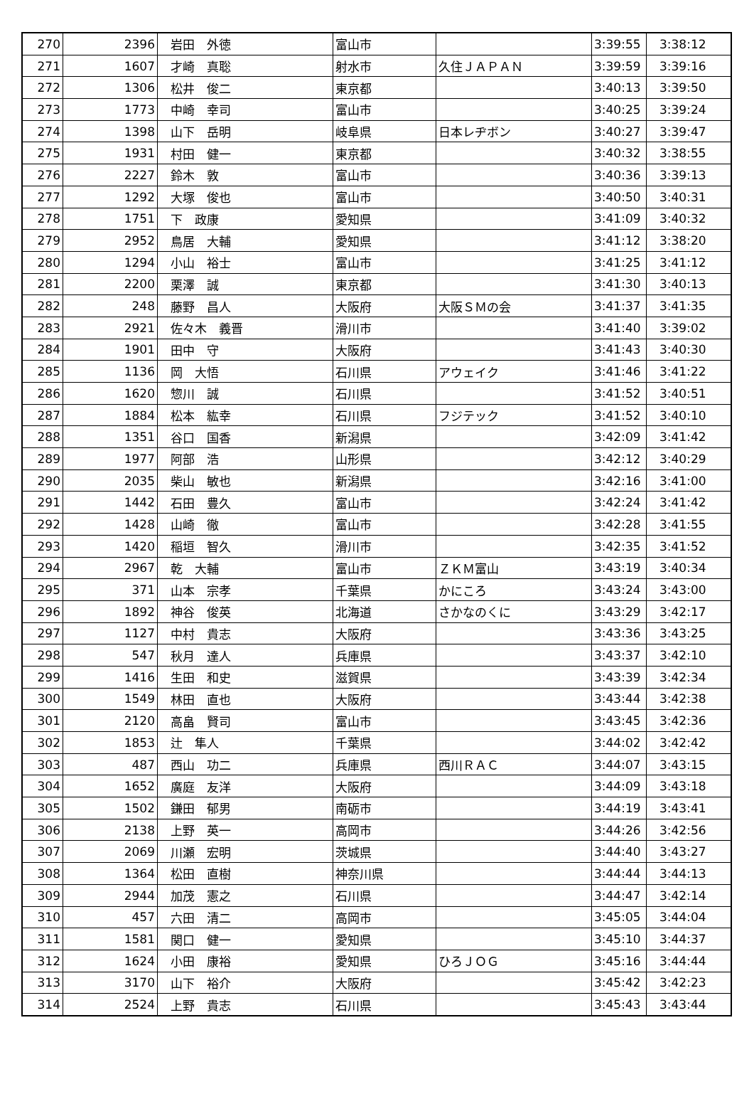| 270 | 2396 | 岩田 外徳 | 富山市 | | 3:39:55 | 3:38:12 |
| 271 | 1607 | 才崎 真聡 | 射水市 | 久住ＪＡＰＡＮ | 3:39:59 | 3:39:16 |
| 272 | 1306 | 松井 俊二 | 東京都 | | 3:40:13 | 3:39:50 |
| 273 | 1773 | 中崎 幸司 | 富山市 | | 3:40:25 | 3:39:24 |
| 274 | 1398 | 山下 岳明 | 岐阜県 | 日本レヂボン | 3:40:27 | 3:39:47 |
| 275 | 1931 | 村田 健一 | 東京都 | | 3:40:32 | 3:38:55 |
| 276 | 2227 | 鈴木 敦 | 富山市 | | 3:40:36 | 3:39:13 |
| 277 | 1292 | 大塚 俊也 | 富山市 | | 3:40:50 | 3:40:31 |
| 278 | 1751 | 下 政康 | 愛知県 | | 3:41:09 | 3:40:32 |
| 279 | 2952 | 鳥居 大輔 | 愛知県 | | 3:41:12 | 3:38:20 |
| 280 | 1294 | 小山 裕士 | 富山市 | | 3:41:25 | 3:41:12 |
| 281 | 2200 | 栗澤 誠 | 東京都 | | 3:41:30 | 3:40:13 |
| 282 | 248 | 藤野 昌人 | 大阪府 | 大阪ＳＭの会 | 3:41:37 | 3:41:35 |
| 283 | 2921 | 佐々木 義晋 | 滑川市 | | 3:41:40 | 3:39:02 |
| 284 | 1901 | 田中 守 | 大阪府 | | 3:41:43 | 3:40:30 |
| 285 | 1136 | 岡 大悟 | 石川県 | アウェイク | 3:41:46 | 3:41:22 |
| 286 | 1620 | 惣川 誠 | 石川県 | | 3:41:52 | 3:40:51 |
| 287 | 1884 | 松本 紘幸 | 石川県 | フジテック | 3:41:52 | 3:40:10 |
| 288 | 1351 | 谷口 国香 | 新潟県 | | 3:42:09 | 3:41:42 |
| 289 | 1977 | 阿部 浩 | 山形県 | | 3:42:12 | 3:40:29 |
| 290 | 2035 | 柴山 敏也 | 新潟県 | | 3:42:16 | 3:41:00 |
| 291 | 1442 | 石田 豊久 | 富山市 | | 3:42:24 | 3:41:42 |
| 292 | 1428 | 山崎 徹 | 富山市 | | 3:42:28 | 3:41:55 |
| 293 | 1420 | 稲垣 智久 | 滑川市 | | 3:42:35 | 3:41:52 |
| 294 | 2967 | 乾 大輔 | 富山市 | ＺＫＭ富山 | 3:43:19 | 3:40:34 |
| 295 | 371 | 山本 宗孝 | 千葉県 | かにころ | 3:43:24 | 3:43:00 |
| 296 | 1892 | 神谷 俊英 | 北海道 | さかなのくに | 3:43:29 | 3:42:17 |
| 297 | 1127 | 中村 貴志 | 大阪府 | | 3:43:36 | 3:43:25 |
| 298 | 547 | 秋月 達人 | 兵庫県 | | 3:43:37 | 3:42:10 |
| 299 | 1416 | 生田 和史 | 滋賀県 | | 3:43:39 | 3:42:34 |
| 300 | 1549 | 林田 直也 | 大阪府 | | 3:43:44 | 3:42:38 |
| 301 | 2120 | 高畠 賢司 | 富山市 | | 3:43:45 | 3:42:36 |
| 302 | 1853 | 辻 隼人 | 千葉県 | | 3:44:02 | 3:42:42 |
| 303 | 487 | 西山 功二 | 兵庫県 | 西川ＲＡＣ | 3:44:07 | 3:43:15 |
| 304 | 1652 | 廣庭 友洋 | 大阪府 | | 3:44:09 | 3:43:18 |
| 305 | 1502 | 鎌田 郁男 | 南砺市 | | 3:44:19 | 3:43:41 |
| 306 | 2138 | 上野 英一 | 高岡市 | | 3:44:26 | 3:42:56 |
| 307 | 2069 | 川瀬 宏明 | 茨城県 | | 3:44:40 | 3:43:27 |
| 308 | 1364 | 松田 直樹 | 神奈川県 | | 3:44:44 | 3:44:13 |
| 309 | 2944 | 加茂 憲之 | 石川県 | | 3:44:47 | 3:42:14 |
| 310 | 457 | 六田 清二 | 高岡市 | | 3:45:05 | 3:44:04 |
| 311 | 1581 | 関口 健一 | 愛知県 | | 3:45:10 | 3:44:37 |
| 312 | 1624 | 小田 康裕 | 愛知県 | ひろＪＯＧ | 3:45:16 | 3:44:44 |
| 313 | 3170 | 山下 裕介 | 大阪府 | | 3:45:42 | 3:42:23 |
| 314 | 2524 | 上野 貴志 | 石川県 | | 3:45:43 | 3:43:44 |